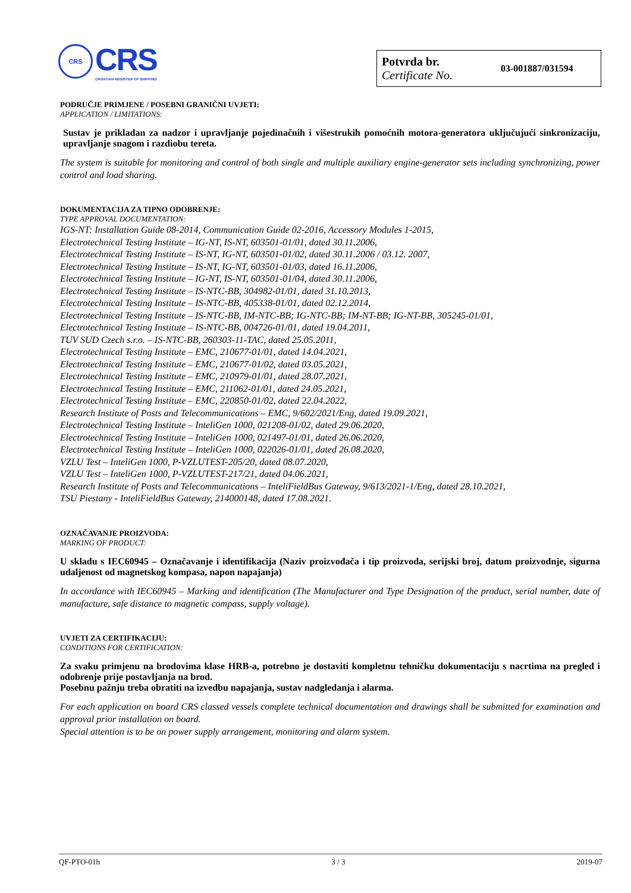CRS
CRS
CROATIAN REGISTER OF SHIPPING
Potvrda br.
Certificate No.
03-001887/031594
PODRUČJE PRIMJENE / POSEBNI GRANIČNI UVJETI:
APPLICATION / LIMITATIONS:
Sustav je prikladan za nadzor i upravljanje pojedinačnih i višestrukih pomoćnih motora-generatora uključujući sinkronizaciju, upravljanje snagom i razdiobu tereta.
The system is suitable for monitoring and control of both single and multiple auxiliary engine-generator sets including synchronizing, power control and load sharing.
DOKUMENTACIJA ZA TIPNO ODOBRENJE:
TYPE APPROVAL DOCUMENTATION:
IGS-NT: Installation Guide 08-2014, Communication Guide 02-2016, Accessory Modules 1-2015,
Electrotechnical Testing Institute – IG-NT, IS-NT, 603501-01/01, dated 30.11.2006,
Electrotechnical Testing Institute – IS-NT, IG-NT, 603501-01/02, dated 30.11.2006 / 03.12. 2007,
Electrotechnical Testing Institute – IS-NT, IG-NT, 603501-01/03, dated 16.11.2006,
Electrotechnical Testing Institute – IG-NT, IS-NT, 603501-01/04, dated 30.11.2006,
Electrotechnical Testing Institute – IS-NTC-BB, 304982-01/01, dated 31.10.2013,
Electrotechnical Testing Institute – IS-NTC-BB, 405338-01/01, dated 02.12.2014,
Electrotechnical Testing Institute – IS-NTC-BB, IM-NTC-BB; IG-NTC-BB; IM-NT-BB; IG-NT-BB, 305245-01/01,
Electrotechnical Testing Institute – IS-NTC-BB, 004726-01/01, dated 19.04.2011,
TUV SUD Czech s.r.o. – IS-NTC-BB, 260303-11-TAC, dated 25.05.2011,
Electrotechnical Testing Institute – EMC, 210677-01/01, dated 14.04.2021,
Electrotechnical Testing Institute – EMC, 210677-01/02, dated 03.05.2021,
Electrotechnical Testing Institute – EMC, 210979-01/01, dated 28.07.2021,
Electrotechnical Testing Institute – EMC, 211062-01/01, dated 24.05.2021,
Electrotechnical Testing Institute – EMC, 220850-01/02, dated 22.04.2022,
Research Institute of Posts and Telecommunications – EMC, 9/602/2021/Eng, dated 19.09.2021,
Electrotechnical Testing Institute – InteliGen 1000, 021208-01/02, dated 29.06.2020,
Electrotechnical Testing Institute – InteliGen 1000, 021497-01/01, dated 26.06.2020,
Electrotechnical Testing Institute – InteliGen 1000, 022026-01/01, dated 26.08.2020,
VZLU Test – InteliGen 1000, P-VZLUTEST-205/20, dated 08.07.2020,
VZLU Test – InteliGen 1000, P-VZLUTEST-217/21, dated 04.06.2021,
Research Institute of Posts and Telecommunications – InteliFieldBus Gateway, 9/613/2021-1/Eng, dated 28.10.2021,
TSU Piestany - InteliFieldBus Gateway, 214000148, dated 17.08.2021.
OZNAČAVANJE PROIZVODA:
MARKING OF PRODUCT:
U skladu s IEC60945 – Označavanje i identifikacija (Naziv proizvođača i tip proizvoda, serijski broj, datum proizvodnje, sigurna udaljenost od magnetskog kompasa, napon napajanja)
In accordance with IEC60945 – Marking and identification (The Manufacturer and Type Designation of the product, serial number, date of manufacture, safe distance to magnetic compass, supply voltage).
UVJETI ZA CERTIFIKACIJU:
CONDITIONS FOR CERTIFICATION:
Za svaku primjenu na brodovima klase HRB-a, potrebno je dostaviti kompletnu tehničku dokumentaciju s nacrtima na pregled i odobrenje prije postavljanja na brod.
Posebnu pažnju treba obratiti na izvedbu napajanja, sustav nadgledanja i alarma.
For each application on board CRS classed vessels complete technical documentation and drawings shall be submitted for examination and approval prior installation on board.
Special attention is to be on power supply arrangement, monitoring and alarm system.
QF-PTO-01h 3 / 3 2019-07